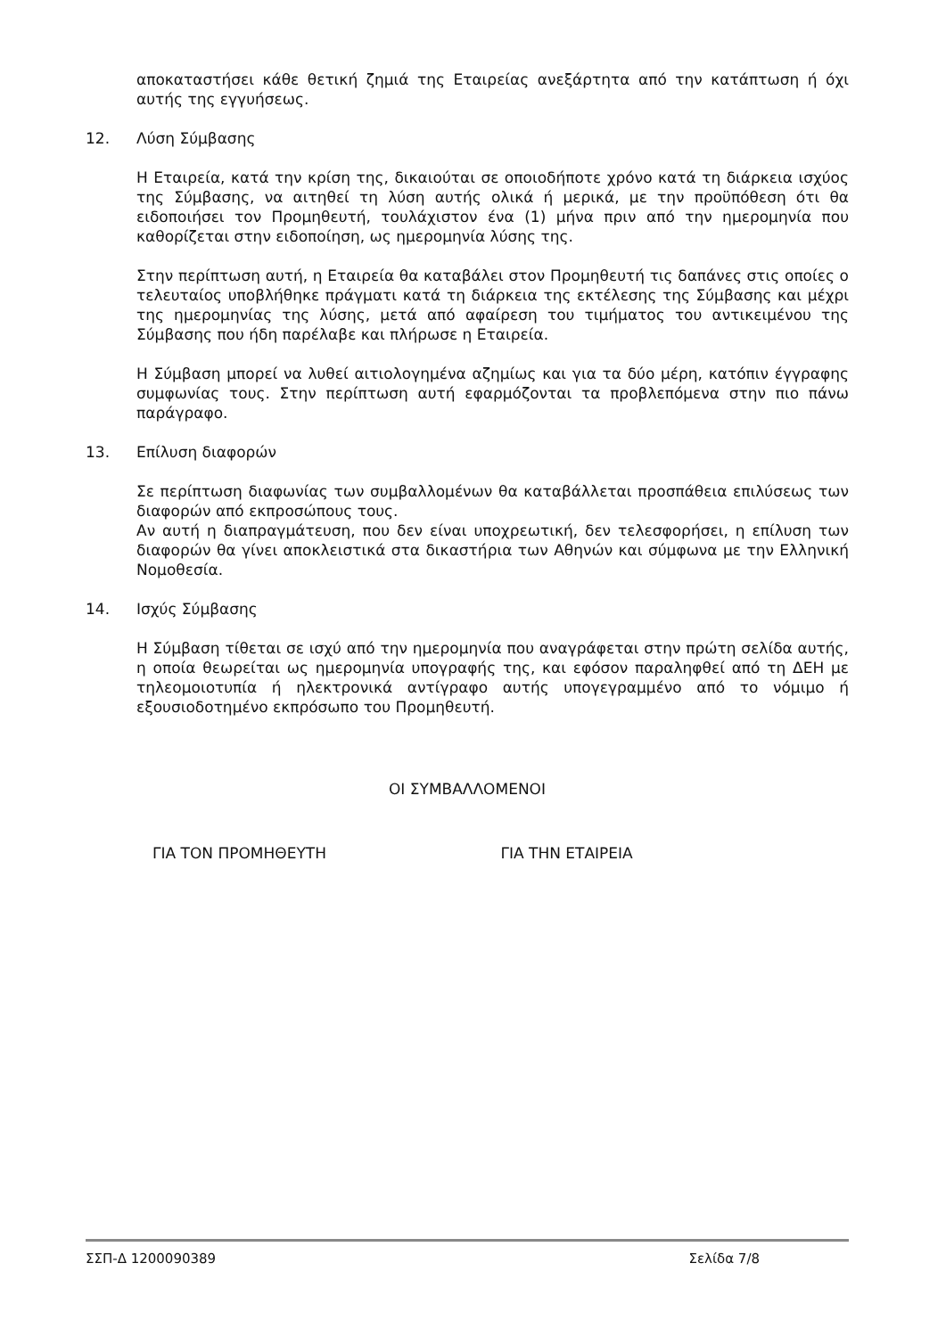αποκαταστήσει κάθε θετική ζημιά της Εταιρείας ανεξάρτητα από την κατάπτωση ή όχι αυτής της εγγυήσεως.
12. Λύση Σύμβασης
Η Εταιρεία, κατά την κρίση της, δικαιούται σε οποιοδήποτε χρόνο κατά τη διάρκεια ισχύος της Σύμβασης, να αιτηθεί τη λύση αυτής ολικά ή μερικά, με την προϋπόθεση ότι θα ειδοποιήσει τον Προμηθευτή, τουλάχιστον ένα (1) μήνα πριν από την ημερομηνία που καθορίζεται στην ειδοποίηση, ως ημερομηνία λύσης της.
Στην περίπτωση αυτή, η Εταιρεία θα καταβάλει στον Προμηθευτή τις δαπάνες στις οποίες ο τελευταίος υποβλήθηκε πράγματι κατά τη διάρκεια της εκτέλεσης της Σύμβασης και μέχρι της ημερομηνίας της λύσης, μετά από αφαίρεση του τιμήματος του αντικειμένου της Σύμβασης που ήδη παρέλαβε και πλήρωσε η Εταιρεία.
Η Σύμβαση μπορεί να λυθεί αιτιολογημένα αζημίως και για τα δύο μέρη, κατόπιν έγγραφης συμφωνίας τους. Στην περίπτωση αυτή εφαρμόζονται τα προβλεπόμενα στην πιο πάνω παράγραφο.
13. Επίλυση διαφορών
Σε περίπτωση διαφωνίας των συμβαλλομένων θα καταβάλλεται προσπάθεια επιλύσεως των διαφορών από εκπροσώπους τους.
Αν αυτή η διαπραγμάτευση, που δεν είναι υποχρεωτική, δεν τελεσφορήσει, η επίλυση των διαφορών θα γίνει αποκλειστικά στα δικαστήρια των Αθηνών και σύμφωνα με την Ελληνική Νομοθεσία.
14. Ισχύς Σύμβασης
Η Σύμβαση τίθεται σε ισχύ από την ημερομηνία που αναγράφεται στην πρώτη σελίδα αυτής, η οποία θεωρείται ως ημερομηνία υπογραφής της, και εφόσον παραληφθεί από τη ΔΕΗ με τηλεομοιοτυπία ή ηλεκτρονικά αντίγραφο αυτής υπογεγραμμένο από το νόμιμο ή εξουσιοδοτημένο εκπρόσωπο του Προμηθευτή.
ΟΙ ΣΥΜΒΑΛΛΟΜΕΝΟΙ
ΓΙΑ ΤΟΝ ΠΡΟΜΗΘΕΥΤΗ ΓΙΑ ΤΗΝ ΕΤΑΙΡΕΙΑ
ΣΣΠ-Δ 1200090389 Σελίδα 7/8